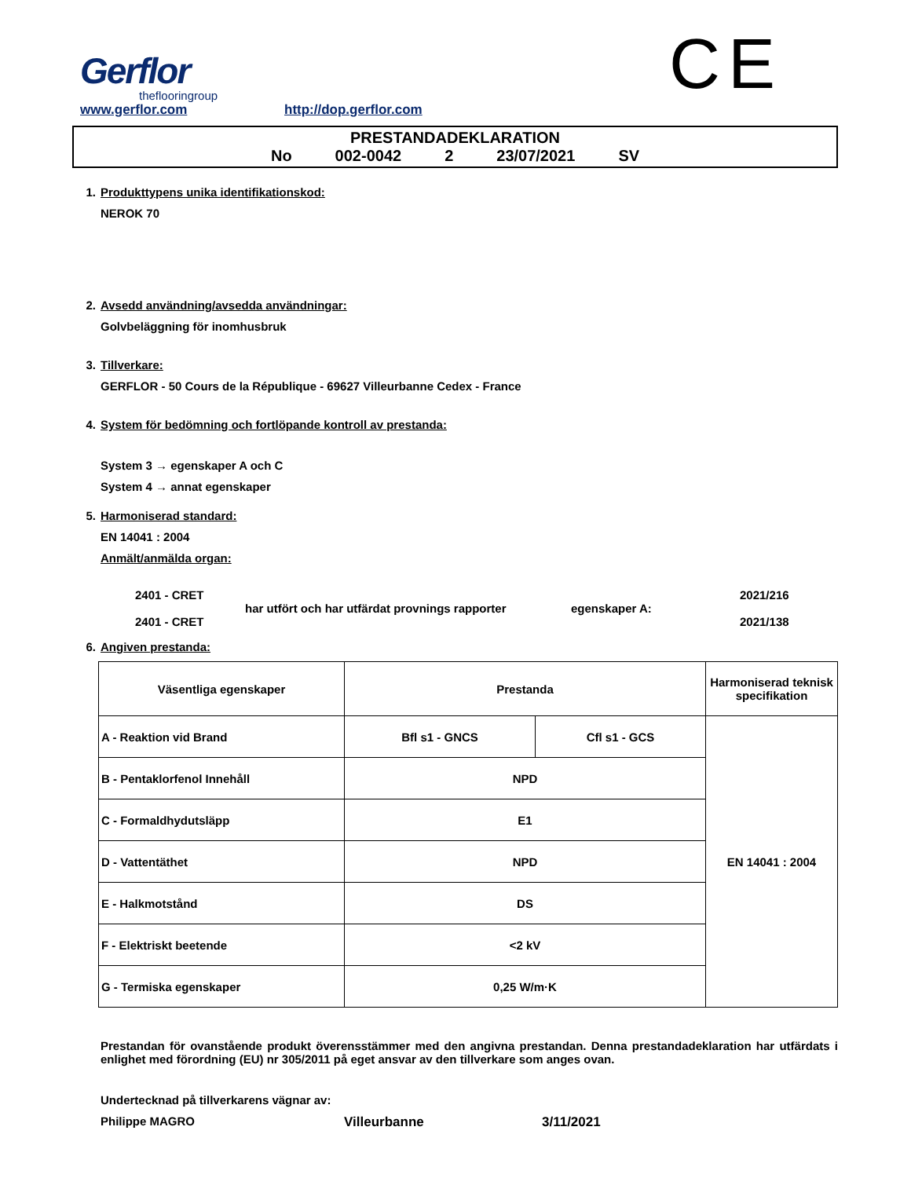Gerflor
theflooringroup
www.gerflor.com
http://dop.gerflor.com
CE
PRESTANDADEKLARATION
No 002-0042 2 23/07/2021 SV
1. Produkttypens unika identifikationskod:
NEROK 70
2. Avsedd användning/avsedda användningar:
Golvbeläggning för inomhusbruk
3. Tillverkare:
GERFLOR - 50 Cours de la République - 69627 Villeurbanne Cedex - France
4. System för bedömning och fortlöpande kontroll av prestanda:
System 3 → egenskaper A och C
System 4 → annat egenskaper
5. Harmoniserad standard:
EN 14041 : 2004
Anmält/anmälda organ:
2401 - CRET
2401 - CRET
har utfört och har utfärdat provnings rapporter
egenskaper A:
2021/216
2021/138
6. Angiven prestanda:
| Väsentliga egenskaper | Prestanda | | Harmoniserad teknisk specifikation |
| --- | --- | --- | --- |
| A - Reaktion vid Brand | Bfl s1 - GNCS | Cfl s1 - GCS | EN 14041 : 2004 |
| B - Pentaklorfenol Innehåll | NPD | | |
| C - Formaldhydutsläpp | E1 | | |
| D - Vattentäthet | NPD | | |
| E - Halkmotstånd | DS | | |
| F - Elektriskt beetende | <2 kV | | |
| G - Termiska egenskaper | 0,25 W/m·K | | |
Prestandan för ovanstående produkt överensstämmer med den angivna prestandan. Denna prestandadeklaration har utfärdats i enlighet med förordning (EU) nr 305/2011 på eget ansvar av den tillverkare som anges ovan.
Undertecknad på tillverkarens vägnar av:
Philippe MAGRO Villeurbanne 3/11/2021